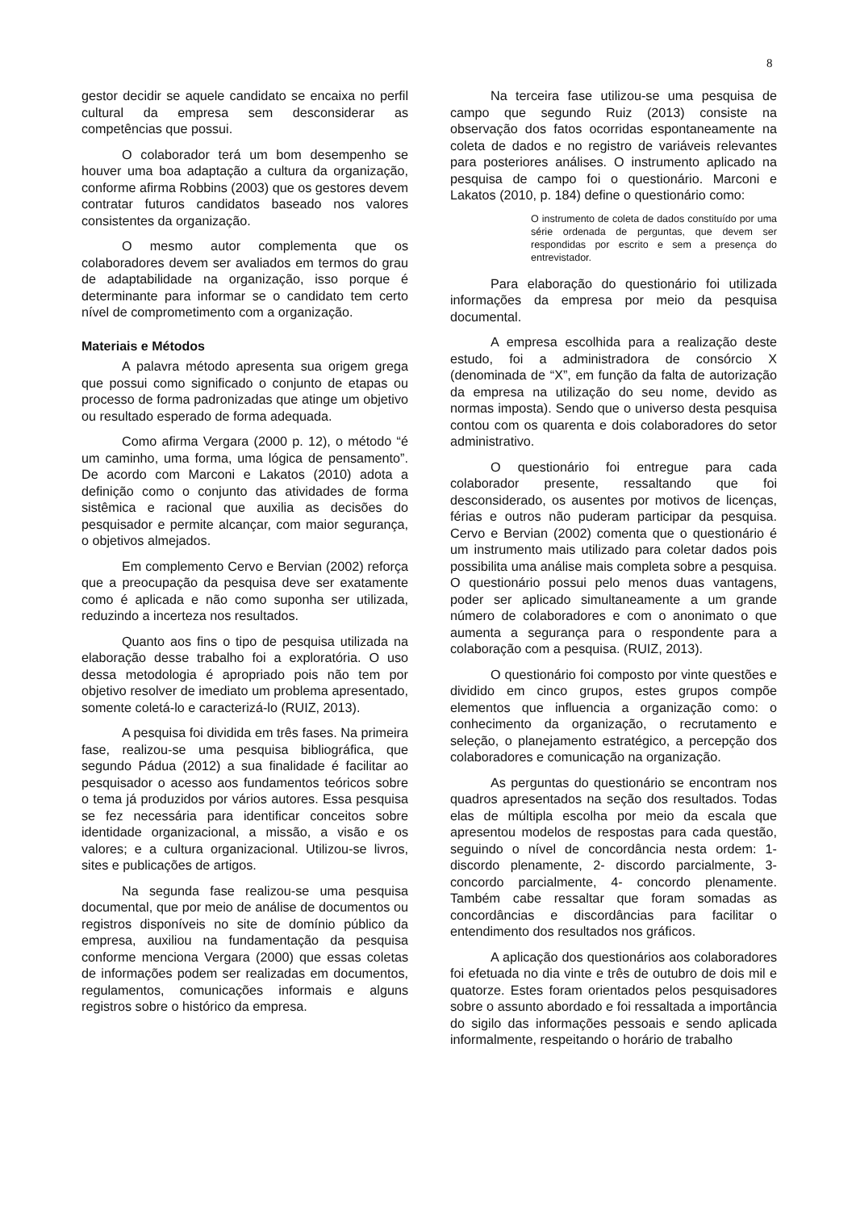8
gestor decidir se aquele candidato se encaixa no perfil cultural da empresa sem desconsiderar as competências que possui.
O colaborador terá um bom desempenho se houver uma boa adaptação a cultura da organização, conforme afirma Robbins (2003) que os gestores devem contratar futuros candidatos baseado nos valores consistentes da organização.
O mesmo autor complementa que os colaboradores devem ser avaliados em termos do grau de adaptabilidade na organização, isso porque é determinante para informar se o candidato tem certo nível de comprometimento com a organização.
Materiais e Métodos
A palavra método apresenta sua origem grega que possui como significado o conjunto de etapas ou processo de forma padronizadas que atinge um objetivo ou resultado esperado de forma adequada.
Como afirma Vergara (2000 p. 12), o método “é um caminho, uma forma, uma lógica de pensamento”. De acordo com Marconi e Lakatos (2010) adota a definição como o conjunto das atividades de forma sistêmica e racional que auxilia as decisões do pesquisador e permite alcançar, com maior segurança, o objetivos almejados.
Em complemento Cervo e Bervian (2002) reforça que a preocupação da pesquisa deve ser exatamente como é aplicada e não como suponha ser utilizada, reduzindo a incerteza nos resultados.
Quanto aos fins o tipo de pesquisa utilizada na elaboração desse trabalho foi a exploratória. O uso dessa metodologia é apropriado pois não tem por objetivo resolver de imediato um problema apresentado, somente coletá-lo e caracterizá-lo (RUIZ, 2013).
A pesquisa foi dividida em três fases. Na primeira fase, realizou-se uma pesquisa bibliográfica, que segundo Pádua (2012) a sua finalidade é facilitar ao pesquisador o acesso aos fundamentos teóricos sobre o tema já produzidos por vários autores. Essa pesquisa se fez necessária para identificar conceitos sobre identidade organizacional, a missão, a visão e os valores; e a cultura organizacional. Utilizou-se livros, sites e publicações de artigos.
Na segunda fase realizou-se uma pesquisa documental, que por meio de análise de documentos ou registros disponíveis no site de domínio público da empresa, auxiliou na fundamentação da pesquisa conforme menciona Vergara (2000) que essas coletas de informações podem ser realizadas em documentos, regulamentos, comunicações informais e alguns registros sobre o histórico da empresa.
Na terceira fase utilizou-se uma pesquisa de campo que segundo Ruiz (2013) consiste na observação dos fatos ocorridas espontaneamente na coleta de dados e no registro de variáveis relevantes para posteriores análises. O instrumento aplicado na pesquisa de campo foi o questionário. Marconi e Lakatos (2010, p. 184) define o questionário como:
O instrumento de coleta de dados constituído por uma série ordenada de perguntas, que devem ser respondidas por escrito e sem a presença do entrevistador.
Para elaboração do questionário foi utilizada informações da empresa por meio da pesquisa documental.
A empresa escolhida para a realização deste estudo, foi a administradora de consórcio X (denominada de “X”, em função da falta de autorização da empresa na utilização do seu nome, devido as normas imposta). Sendo que o universo desta pesquisa contou com os quarenta e dois colaboradores do setor administrativo.
O questionário foi entregue para cada colaborador presente, ressaltando que foi desconsiderado, os ausentes por motivos de licenças, férias e outros não puderam participar da pesquisa. Cervo e Bervian (2002) comenta que o questionário é um instrumento mais utilizado para coletar dados pois possibilita uma análise mais completa sobre a pesquisa. O questionário possui pelo menos duas vantagens, poder ser aplicado simultaneamente a um grande número de colaboradores e com o anonimato o que aumenta a segurança para o respondente para a colaboração com a pesquisa. (RUIZ, 2013).
O questionário foi composto por vinte questões e dividido em cinco grupos, estes grupos compõe elementos que influencia a organização como: o conhecimento da organização, o recrutamento e seleção, o planejamento estratégico, a percepção dos colaboradores e comunicação na organização.
As perguntas do questionário se encontram nos quadros apresentados na seção dos resultados. Todas elas de múltipla escolha por meio da escala que apresentou modelos de respostas para cada questão, seguindo o nível de concordância nesta ordem: 1- discordo plenamente, 2- discordo parcialmente, 3- concordo parcialmente, 4- concordo plenamente. Também cabe ressaltar que foram somadas as concordâncias e discordâncias para facilitar o entendimento dos resultados nos gráficos.
A aplicação dos questionários aos colaboradores foi efetuada no dia vinte e três de outubro de dois mil e quatorze. Estes foram orientados pelos pesquisadores sobre o assunto abordado e foi ressaltada a importância do sigilo das informações pessoais e sendo aplicada informalmente, respeitando o horário de trabalho